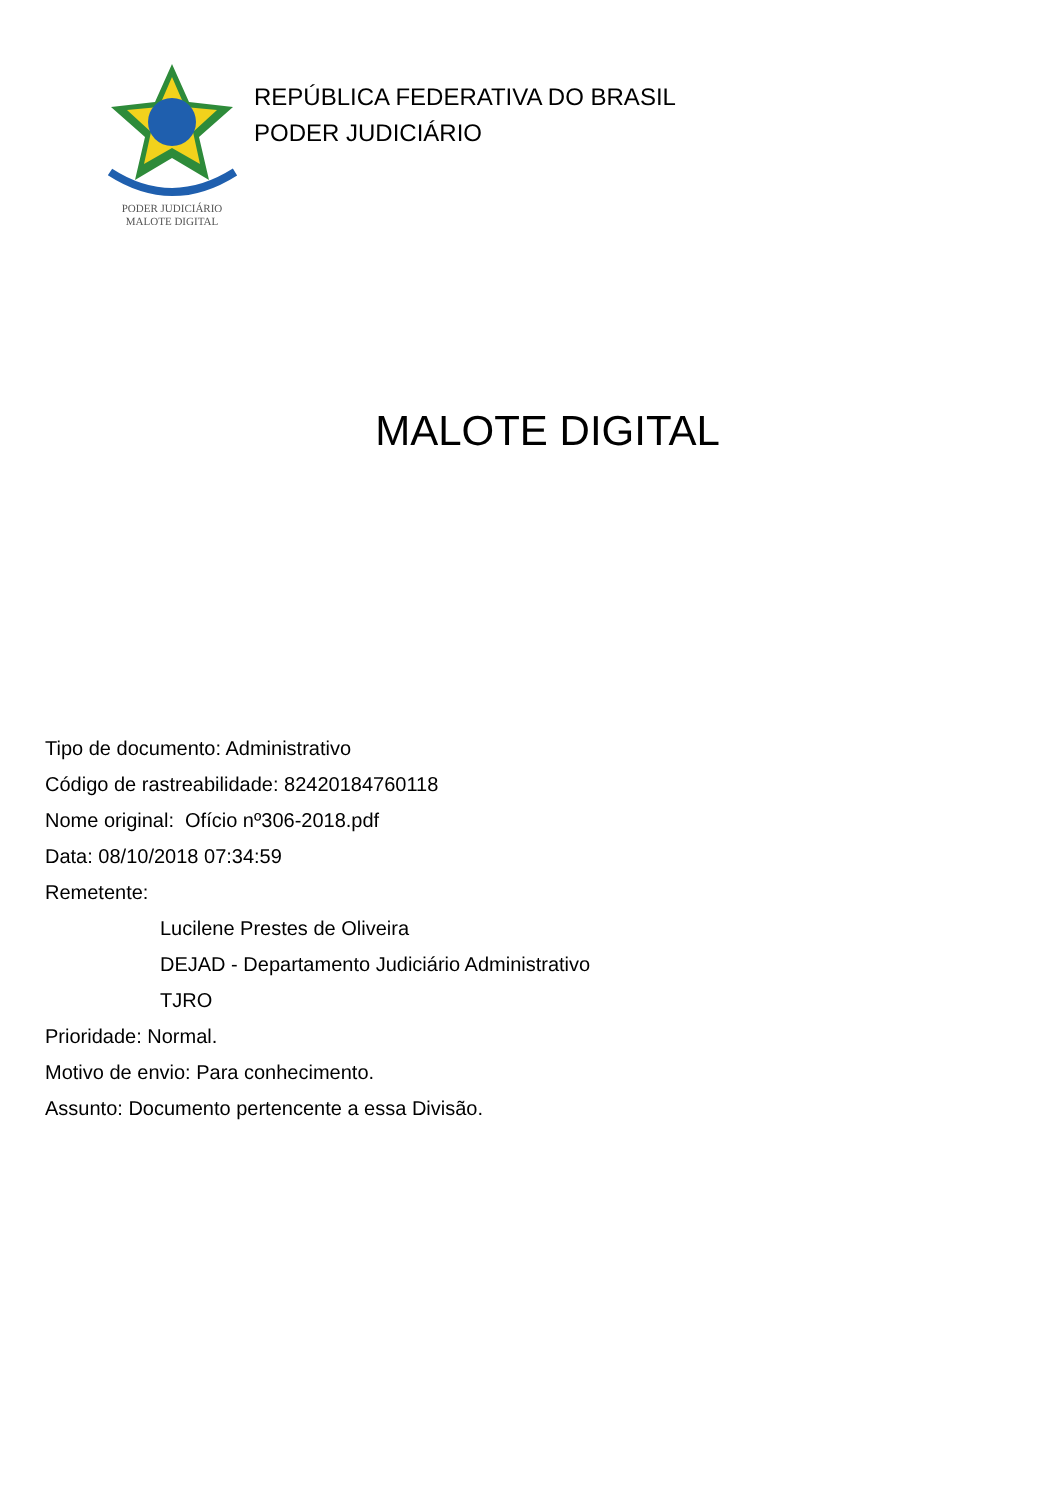PODER JUDICIÁRIO
MALOTE DIGITAL
REPÚBLICA FEDERATIVA DO BRASIL
PODER JUDICIÁRIO
MALOTE DIGITAL
Tipo de documento: Administrativo
Código de rastreabilidade: 82420184760118
Nome original: Ofício nº306-2018.pdf
Data: 08/10/2018 07:34:59
Remetente:
Lucilene Prestes de Oliveira
DEJAD - Departamento Judiciário Administrativo
TJRO
Prioridade: Normal.
Motivo de envio: Para conhecimento.
Assunto: Documento pertencente a essa Divisão.